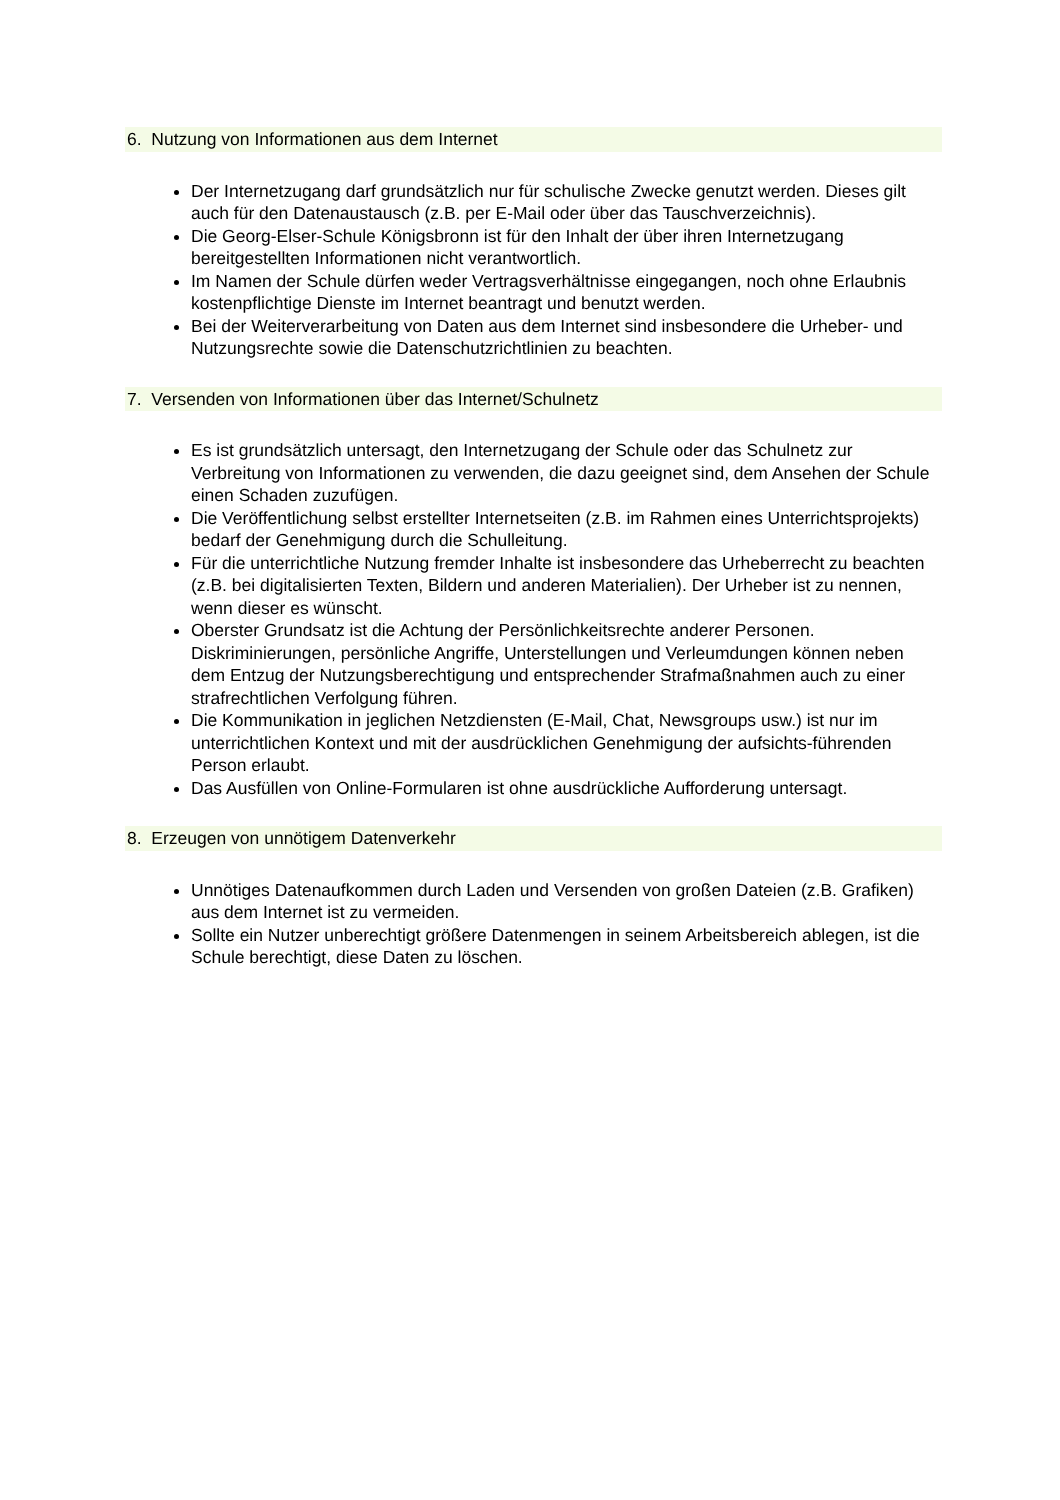6. Nutzung von Informationen aus dem Internet
Der Internetzugang darf grundsätzlich nur für schulische Zwecke genutzt werden. Dieses gilt auch für den Datenaustausch (z.B. per E-Mail oder über das Tauschverzeichnis).
Die Georg-Elser-Schule Königsbronn ist für den Inhalt der über ihren Internetzugang bereitgestellten Informationen nicht verantwortlich.
Im Namen der Schule dürfen weder Vertragsverhältnisse eingegangen, noch ohne Erlaubnis kostenpflichtige Dienste im Internet beantragt und benutzt werden.
Bei der Weiterverarbeitung von Daten aus dem Internet sind insbesondere die Urheber- und Nutzungsrechte sowie die Datenschutzrichtlinien zu beachten.
7. Versenden von Informationen über das Internet/Schulnetz
Es ist grundsätzlich untersagt, den Internetzugang der Schule oder das Schulnetz zur Verbreitung von Informationen zu verwenden, die dazu geeignet sind, dem Ansehen der Schule einen Schaden zuzufügen.
Die Veröffentlichung selbst erstellter Internetseiten (z.B. im Rahmen eines Unterrichtsprojekts) bedarf der Genehmigung durch die Schulleitung.
Für die unterrichtliche Nutzung fremder Inhalte ist insbesondere das Urheberrecht zu beachten (z.B. bei digitalisierten Texten, Bildern und anderen Materialien). Der Urheber ist zu nennen, wenn dieser es wünscht.
Oberster Grundsatz ist die Achtung der Persönlichkeitsrechte anderer Personen. Diskriminierungen, persönliche Angriffe, Unterstellungen und Verleumdungen können neben dem Entzug der Nutzungsberechtigung und entsprechender Strafmaßnahmen auch zu einer strafrechtlichen Verfolgung führen.
Die Kommunikation in jeglichen Netzdiensten (E-Mail, Chat, Newsgroups usw.) ist nur im unterrichtlichen Kontext und mit der ausdrücklichen Genehmigung der aufsichts-führenden Person erlaubt.
Das Ausfüllen von Online-Formularen ist ohne ausdrückliche Aufforderung untersagt.
8. Erzeugen von unnötigem Datenverkehr
Unnötiges Datenaufkommen durch Laden und Versenden von großen Dateien (z.B. Grafiken) aus dem Internet ist zu vermeiden.
Sollte ein Nutzer unberechtigt größere Datenmengen in seinem Arbeitsbereich ablegen, ist die Schule berechtigt, diese Daten zu löschen.